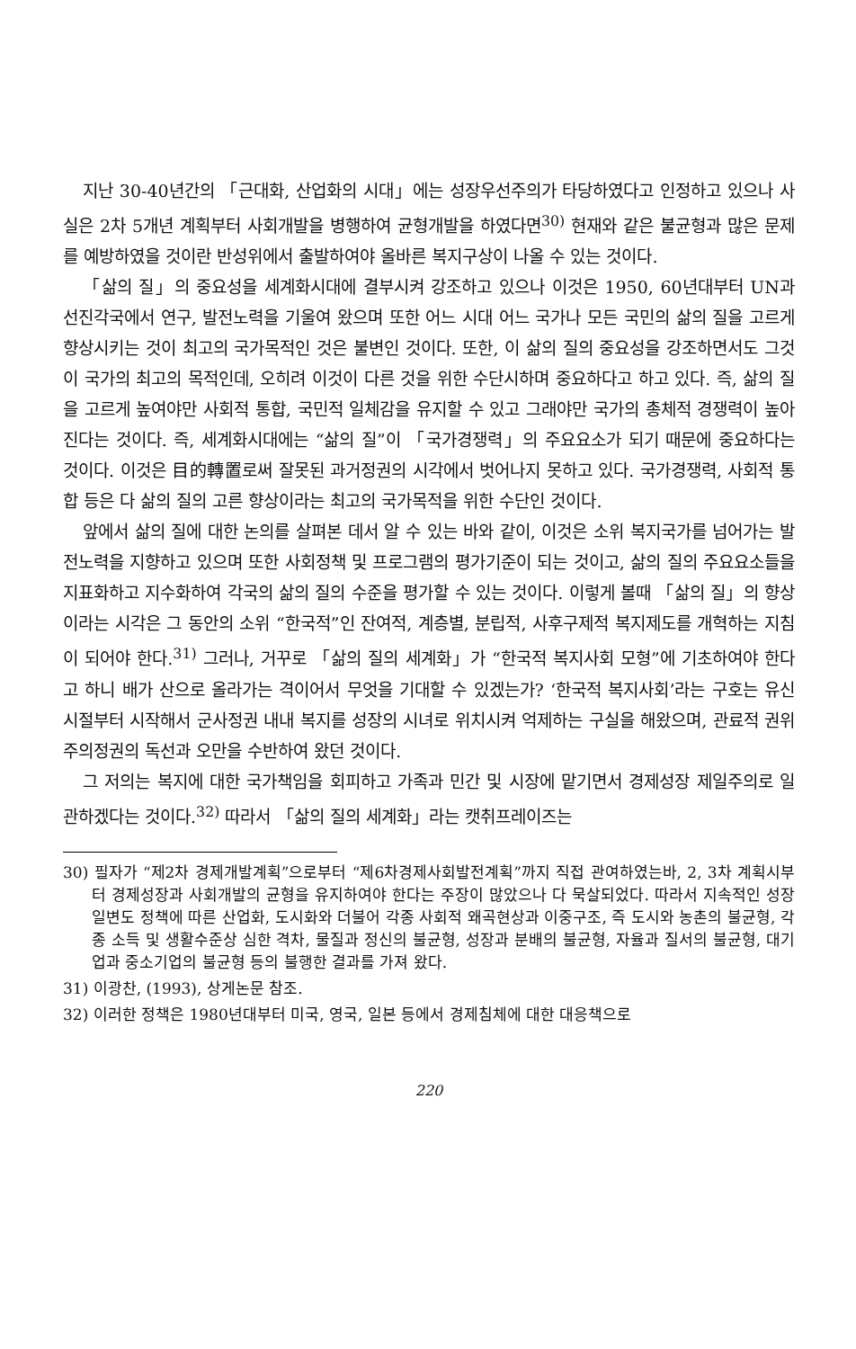지난 30-40년간의 「근대화, 산업화의 시대」에는 성장우선주의가 타당하였다고 인정하고 있으나 사실은 2차 5개년 계획부터 사회개발을 병행하여 균형개발을 하였다면<sup>30)</sup> 현재와 같은 불균형과 많은 문제를 예방하였을 것이란 반성위에서 출발하여야 올바른 복지구상이 나올 수 있는 것이다.
「삶의 질」의 중요성을 세계화시대에 결부시켜 강조하고 있으나 이것은 1950, 60년대부터 UN과 선진각국에서 연구, 발전노력을 기울여 왔으며 또한 어느 시대 어느 국가나 모든 국민의 삶의 질을 고르게 향상시키는 것이 최고의 국가목적인 것은 불변인 것이다. 또한, 이 삶의 질의 중요성을 강조하면서도 그것이 국가의 최고의 목적인데, 오히려 이것이 다른 것을 위한 수단시하며 중요하다고 하고 있다. 즉, 삶의 질을 고르게 높여야만 사회적 통합, 국민적 일체감을 유지할 수 있고 그래야만 국가의 총체적 경쟁력이 높아진다는 것이다. 즉, 세계화시대에는 “삶의 질”이 「국가경쟁력」의 주요요소가 되기 때문에 중요하다는 것이다. 이것은 目的轉置로써 잘못된 과거정권의 시각에서 벗어나지 못하고 있다. 국가경쟁력, 사회적 통합 등은 다 삶의 질의 고른 향상이라는 최고의 국가목적을 위한 수단인 것이다.
앞에서 삶의 질에 대한 논의를 살펴본 데서 알 수 있는 바와 같이, 이것은 소위 복지국가를 넘어가는 발전노력을 지향하고 있으며 또한 사회정책 및 프로그램의 평가기준이 되는 것이고, 삶의 질의 주요요소들을 지표화하고 지수화하여 각국의 삶의 질의 수준을 평가할 수 있는 것이다. 이렇게 볼때 「삶의 질」의 향상이라는 시각은 그 동안의 소위 “한국적”인 잔여적, 계층별, 분립적, 사후구제적 복지제도를 개혁하는 지침이 되어야 한다.<sup>31)</sup> 그러나, 거꾸로 「삶의 질의 세계화」가 “한국적 복지사회 모형”에 기초하여야 한다고 하니 배가 산으로 올라가는 격이어서 무엇을 기대할 수 있겠는가? ‘한국적 복지사회’라는 구호는 유신시절부터 시작해서 군사정권 내내 복지를 성장의 시녀로 위치시켜 억제하는 구실을 해왔으며, 관료적 권위주의정권의 독선과 오만을 수반하여 왔던 것이다.
그 저의는 복지에 대한 국가책임을 회피하고 가족과 민간 및 시장에 맡기면서 경제성장 제일주의로 일관하겠다는 것이다.<sup>32)</sup> 따라서 「삶의 질의 세계화」라는 캣취프레이즈는
30) 필자가 “제2차 경제개발계획”으로부터 “제6차경제사회발전계획”까지 직접 관여하였는바, 2, 3차 계획시부터 경제성장과 사회개발의 균형을 유지하여야 한다는 주장이 많았으나 다 묵살되었다. 따라서 지속적인 성장일변도 정책에 따른 산업화, 도시화와 더불어 각종 사회적 왜곡현상과 이중구조, 즉 도시와 농촌의 불균형, 각종 소득 및 생활수준상 심한 격차, 물질과 정신의 불균형, 성장과 분배의 불균형, 자율과 질서의 불균형, 대기업과 중소기업의 불균형 등의 불행한 결과를 가져 왔다.
31) 이광찬, (1993), 상게논문 참조.
32) 이러한 정책은 1980년대부터 미국, 영국, 일본 등에서 경제침체에 대한 대응책으로
220